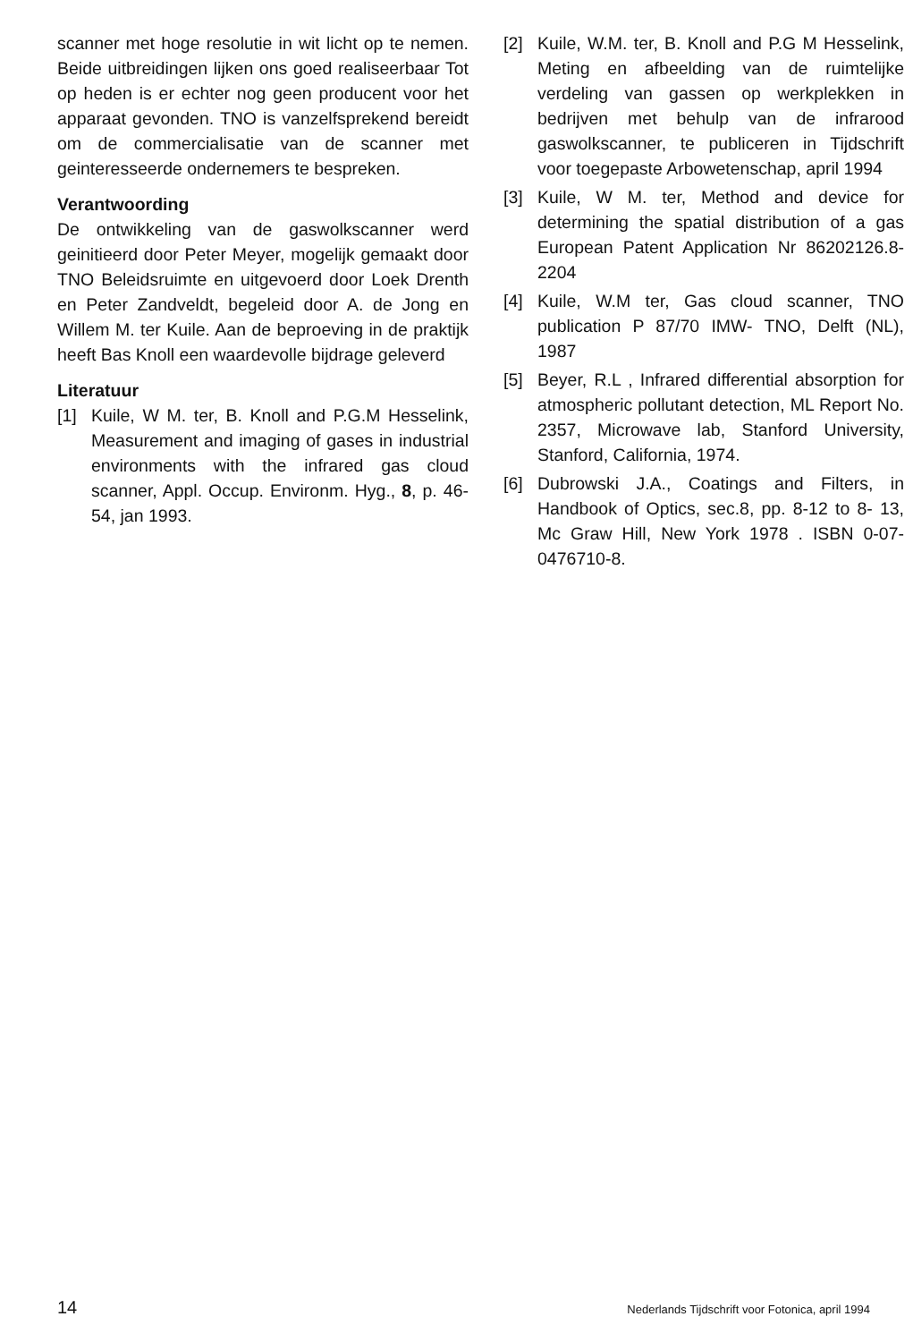scanner met hoge resolutie in wit licht op te nemen. Beide uitbreidingen lijken ons goed realiseerbaar Tot op heden is er echter nog geen producent voor het apparaat gevonden. TNO is vanzelfsprekend bereidt om de commercialisatie van de scanner met geinteresseerde ondernemers te bespreken.
Verantwoording
De ontwikkeling van de gaswolkscanner werd geinitieerd door Peter Meyer, mogelijk gemaakt door TNO Beleidsruimte en uitgevoerd door Loek Drenth en Peter Zandveldt, begeleid door A. de Jong en Willem M. ter Kuile. Aan de beproeving in de praktijk heeft Bas Knoll een waardevolle bijdrage geleverd
Literatuur
[1] Kuile, W M. ter, B. Knoll and P.G.M Hesselink, Measurement and imaging of gases in industrial environments with the infrared gas cloud scanner, Appl. Occup. Environm. Hyg., 8, p. 46-54, jan 1993.
[2] Kuile, W.M. ter, B. Knoll and P.G M Hesselink, Meting en afbeelding van de ruimtelijke verdeling van gassen op werkplekken in bedrijven met behulp van de infrarood gaswolkscanner, te publiceren in Tijdschrift voor toegepaste Arbowetenschap, april 1994
[3] Kuile, W M. ter, Method and device for determining the spatial distribution of a gas European Patent Application Nr 86202126.8-2204
[4] Kuile, W.M ter, Gas cloud scanner, TNO publication P 87/70 IMW- TNO, Delft (NL), 1987
[5] Beyer, R.L , Infrared differential absorption for atmospheric pollutant detection, ML Report No. 2357, Microwave lab, Stanford University, Stanford, California, 1974.
[6] Dubrowski J.A., Coatings and Filters, in Handbook of Optics, sec.8, pp. 8-12 to 8- 13, Mc Graw Hill, New York 1978 . ISBN 0-07-0476710-8.
14 Nederlands Tijdschrift voor Fotonica, april 1994